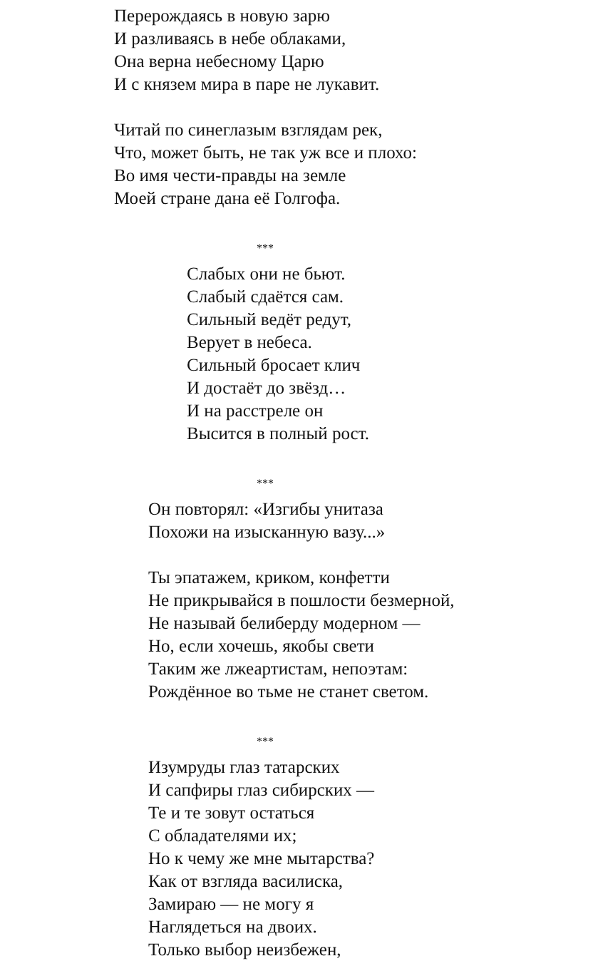Перерождаясь в новую зарю
И разливаясь в небе облаками,
Она верна небесному Царю
И с князем мира в паре не лукавит.
Читай по синеглазым взглядам рек,
Что, может быть, не так уж все и плохо:
Во имя чести-правды на земле
Моей стране дана её Голгофа.
***
Слабых они не бьют.
Слабый сдаётся сам.
Сильный ведёт редут,
Верует в небеса.
Сильный бросает клич
И достаёт до звёзд…
И на расстреле он
Высится в полный рост.
***
Он повторял: «Изгибы унитаза
Похожи на изысканную вазу...»
Ты эпатажем, криком, конфетти
Не прикрывайся в пошлости безмерной,
Не называй белиберду модерном —
Но, если хочешь, якобы свети
Таким же лжеартистам, непоэтам:
Рождённое во тьме не станет светом.
***
Изумруды глаз татарских
И сапфиры глаз сибирских —
Те и те зовут остаться
С обладателями их;
Но к чему же мне мытарства?
Как от взгляда василиска,
Замираю — не могу я
Наглядеться на двоих.
Только выбор неизбежен,